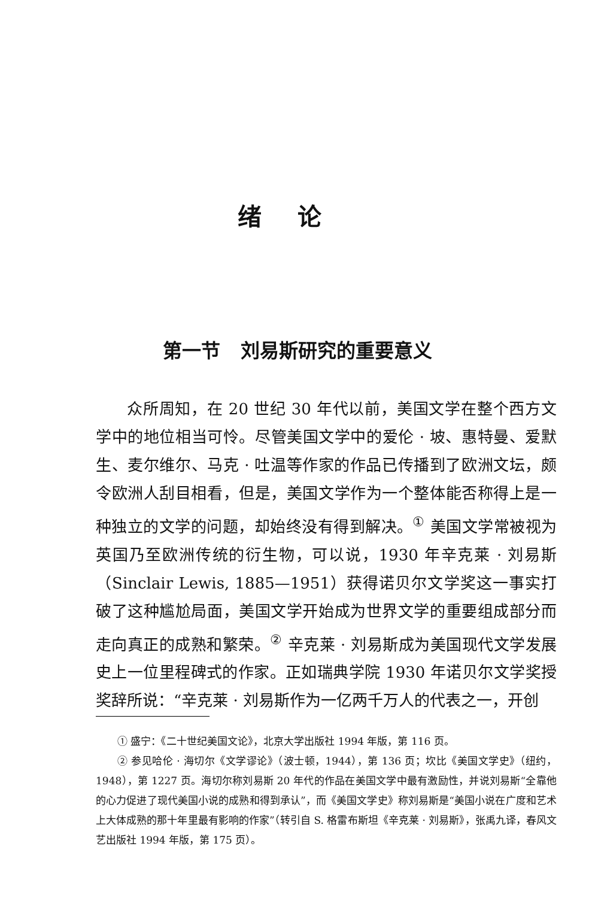绪论
第一节 刘易斯研究的重要意义
众所周知，在 20 世纪 30 年代以前，美国文学在整个西方文学中的地位相当可怜。尽管美国文学中的爱伦 · 坡、惠特曼、爱默生、麦尔维尔、马克 · 吐温等作家的作品已传播到了欧洲文坛，颇令欧洲人刮目相看，但是，美国文学作为一个整体能否称得上是一种独立的文学的问题，却始终没有得到解决。<sup>①</sup> 美国文学常被视为英国乃至欧洲传统的衍生物，可以说，1930 年辛克莱 · 刘易斯（Sinclair Lewis, 1885—1951）获得诺贝尔文学奖这一事实打破了这种尴尬局面，美国文学开始成为世界文学的重要组成部分而走向真正的成熟和繁荣。<sup>②</sup> 辛克莱 · 刘易斯成为美国现代文学发展史上一位里程碑式的作家。正如瑞典学院 1930 年诺贝尔文学奖授奖辞所说：“辛克莱 · 刘易斯作为一亿两千万人的代表之一，开创
① 盛宁：《二十世纪美国文论》，北京大学出版社 1994 年版，第 116 页。
② 参见哈伦 · 海切尔《文学谬论》（波士顿，1944），第 136 页；坎比《美国文学史》（纽约，1948），第 1227 页。海切尔称刘易斯 20 年代的作品在美国文学中最有激励性，并说刘易斯“全靠他的心力促进了现代美国小说的成熟和得到承认”，而《美国文学史》称刘易斯是“美国小说在广度和艺术上大体成熟的那十年里最有影响的作家”（转引自 S. 格雷布斯坦《辛克莱 · 刘易斯》，张禹九译，春风文艺出版社 1994 年版，第 175 页）。